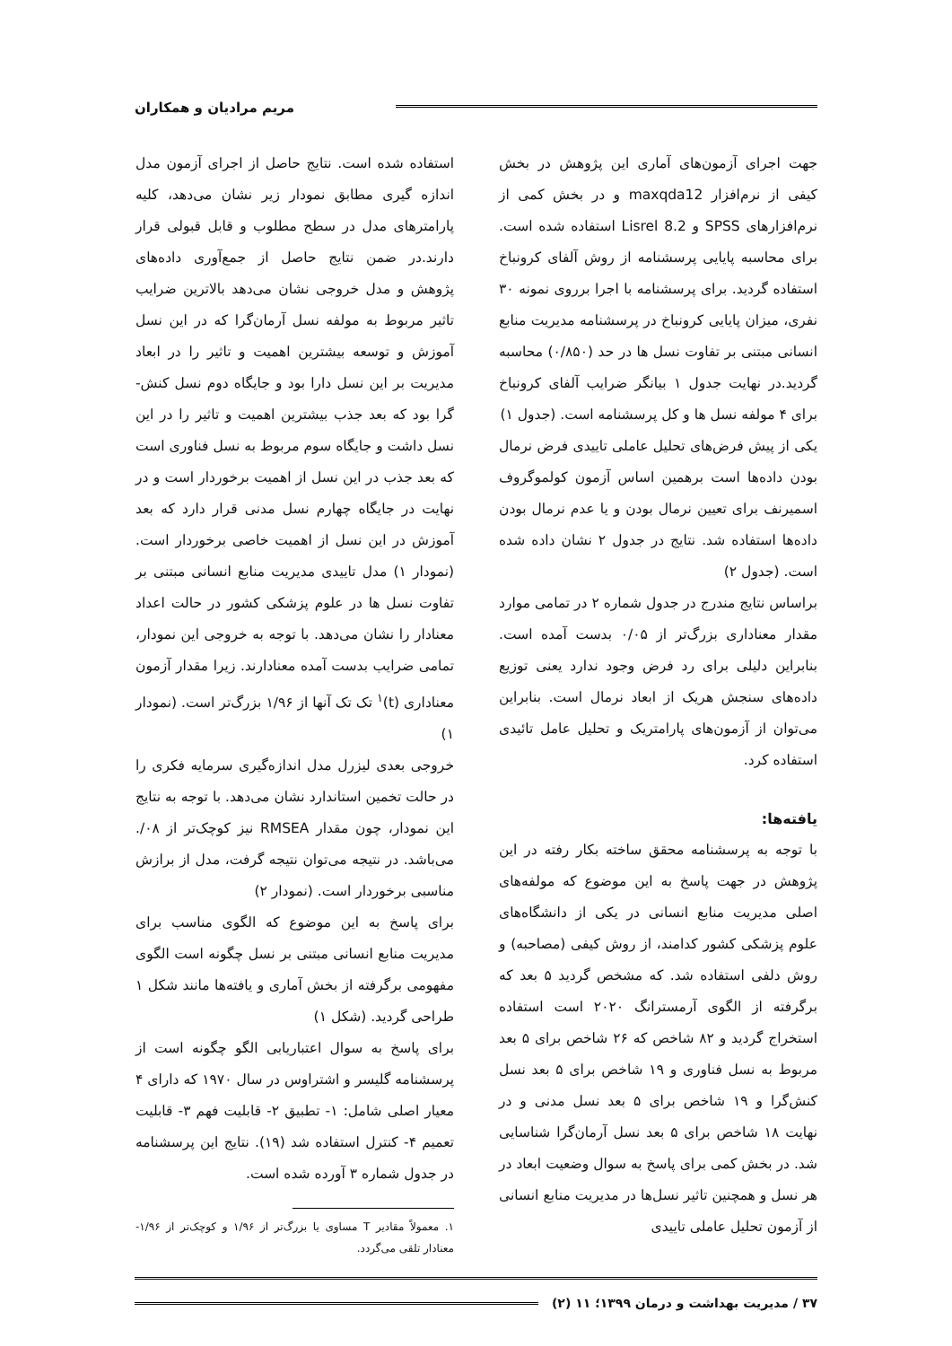مریم مرادیان و همکاران
جهت اجرای آزمون‌های آماری این پژوهش در بخش کیفی از نرم‌افزار maxqda12 و در بخش کمی از نرم‌افزارهای SPSS و Lisrel 8.2 استفاده شده است. برای محاسبه پایایی پرسشنامه از روش آلفای کرونباخ استفاده گردید. برای پرسشنامه با اجرا برروی نمونه ۳۰ نفری، میزان پایایی کرونباخ در پرسشنامه مدیریت منابع انسانی مبتنی بر تفاوت نسل ها در حد (۰/۸۵۰) محاسبه گردید.در نهایت جدول ۱ بیانگر ضرایب آلفای کرونباخ برای ۴ مولفه نسل ها و کل پرسشنامه است. (جدول ۱)
یکی از پیش فرض‌های تحلیل عاملی تاییدی فرض نرمال بودن داده‌ها است برهمین اساس آزمون کولموگروف اسمیرنف برای تعیین نرمال بودن و یا عدم نرمال بودن داده‌ها استفاده شد. نتایج در جدول ۲ نشان داده شده است. (جدول ۲)
براساس نتایج مندرج در جدول شماره ۲ در تمامی موارد مقدار معناداری بزرگ‌تر از ۰/۰۵ بدست آمده است. بنابراین دلیلی برای رد فرض وجود ندارد یعنی توزیع داده‌های سنجش هریک از ابعاد نرمال است. بنابراین می‌توان از آزمون‌های پارامتریک و تحلیل عامل تائیدی استفاده کرد.
یافته‌ها:
با توجه به پرسشنامه محقق ساخته بکار رفته در این پژوهش در جهت پاسخ به این موضوع که مولفه‌های اصلی مدیریت منابع انسانی در یکی از دانشگاه‌های علوم پزشکی کشور کدامند، از روش کیفی (مصاحبه) و روش دلفی استفاده شد. که مشخص گردید ۵ بعد که برگرفته از الگوی آرمسترانگ ۲۰۲۰ است استفاده استخراج گردید و ۸۲ شاخص که ۲۶ شاخص برای ۵ بعد مربوط به نسل فناوری و ۱۹ شاخص برای ۵ بعد نسل کنش‌گرا و ۱۹ شاخص برای ۵ بعد نسل مدنی و در نهایت ۱۸ شاخص برای ۵ بعد نسل آرمان‌گرا شناسایی شد. در بخش کمی برای پاسخ به سوال وضعیت ابعاد در هر نسل و همچنین تاثیر نسل‌ها در مدیریت منابع انسانی از آزمون تحلیل عاملی تاییدی
استفاده شده است. نتایج حاصل از اجرای آزمون مدل اندازه گیری مطابق نمودار زیر نشان می‌دهد، کلیه پارامترهای مدل در سطح مطلوب و قابل قبولی قرار دارند.در ضمن نتایج حاصل از جمع‌آوری داده‌های پژوهش و مدل خروجی نشان می‌دهد بالاترین ضرایب تاثیر مربوط به مولفه نسل آرمان‌گرا که در این نسل آموزش و توسعه بیشترین اهمیت و تاثیر را در ابعاد مدیریت بر این نسل دارا بود و جایگاه دوم نسل کنش-گرا بود که بعد جذب بیشترین اهمیت و تاثیر را در این نسل داشت و جایگاه سوم مربوط به نسل فناوری است که بعد جذب در این نسل از اهمیت برخوردار است و در نهایت در جایگاه چهارم نسل مدنی قرار دارد که بعد آموزش در این نسل از اهمیت خاصی برخوردار است. (نمودار ۱) مدل تاییدی مدیریت منابع انسانی مبتنی بر تفاوت نسل ها در علوم پزشکی کشور در حالت اعداد معنادار را نشان می‌دهد. با توجه به خروجی این نمودار، تمامی ضرایب بدست آمده معنادارند. زیرا مقدار آزمون معناداری (t)<sup>۱</sup> تک تک آنها از ۱/۹۶ بزرگ‌تر است. (نمودار ۱)
خروجی بعدی لیزرل مدل اندازه‌گیری سرمایه فکری را در حالت تخمین استاندارد نشان می‌دهد. با توجه به نتایج این نمودار، چون مقدار RMSEA نیز کوچک‌تر از ۰۸/. می‌باشد. در نتیجه می‌توان نتیجه گرفت، مدل از برازش مناسبی برخوردار است. (نمودار ۲)
برای پاسخ به این موضوع که الگوی مناسب برای مدیریت منابع انسانی مبتنی بر نسل چگونه است الگوی مفهومی برگرفته از بخش آماری و یافته‌ها مانند شکل ۱ طراحی گردید. (شکل ۱)
برای پاسخ به سوال اعتباریابی الگو چگونه است از پرسشنامه گلیسر و اشتراوس در سال ۱۹۷۰ که دارای ۴ معیار اصلی شامل: ۱- تطبیق ۲- قابلیت فهم ۳- قابلیت تعمیم ۴- کنترل استفاده شد (۱۹). نتایج این پرسشنامه در جدول شماره ۳ آورده شده است.
۱. معمولاً مقادیر T مساوی یا بزرگ‌تر از ۱/۹۶ و کوچک‌تر از ۱/۹۶- معنادار تلقی می‌گردد.
۳۷ / مدیریت بهداشت و درمان ۱۳۹۹؛ ۱۱ (۲)